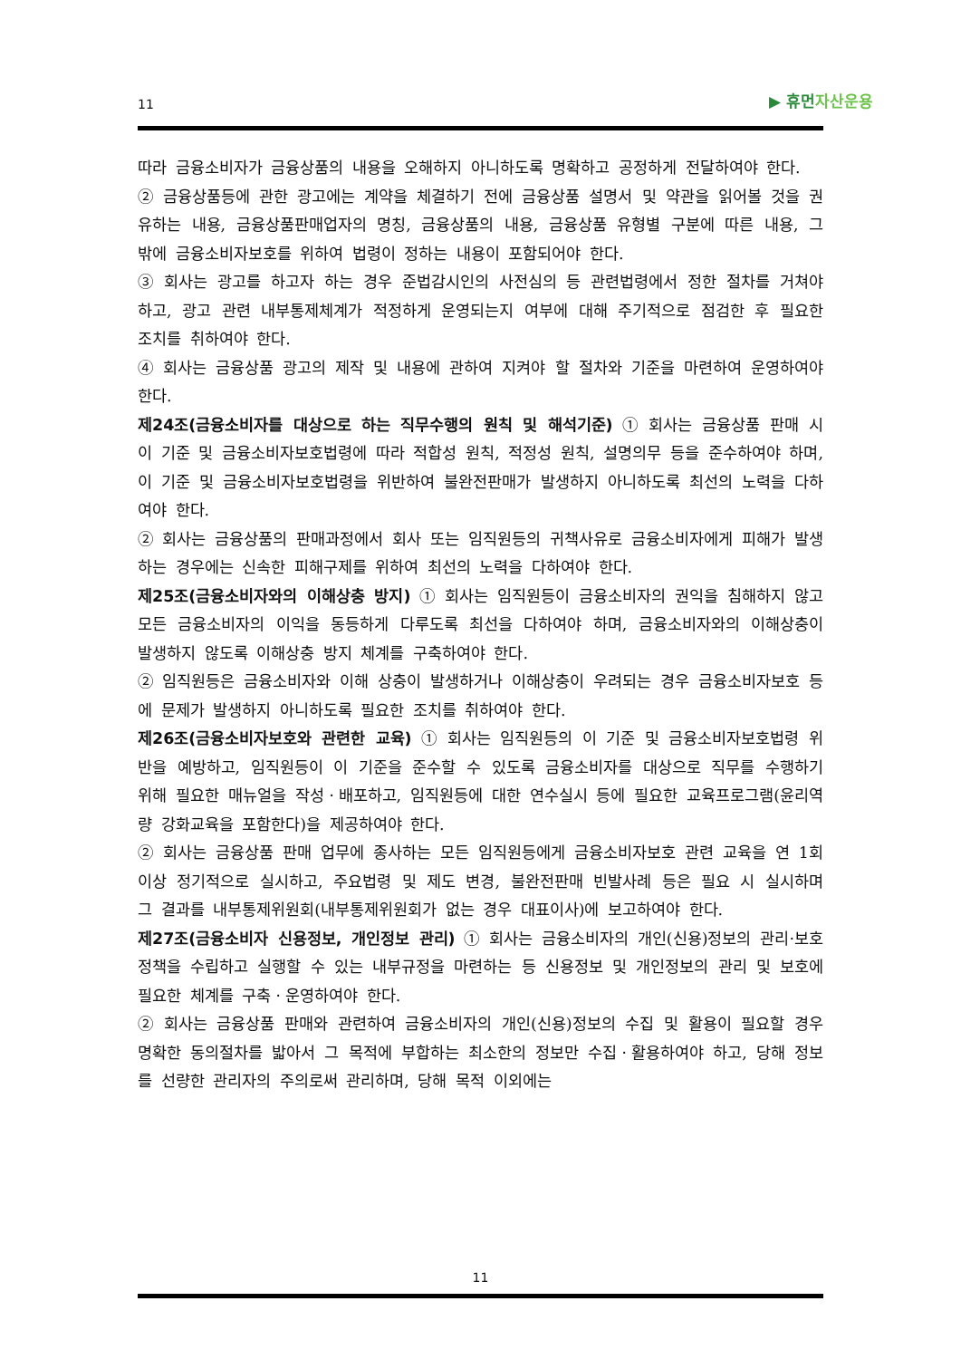11
▶ 휴먼자산운용
따라 금융소비자가 금융상품의 내용을 오해하지 아니하도록 명확하고 공정하게 전달하여야 한다.
② 금융상품등에 관한 광고에는 계약을 체결하기 전에 금융상품 설명서 및 약관을 읽어볼 것을 권유하는 내용, 금융상품판매업자의 명칭, 금융상품의 내용, 금융상품 유형별 구분에 따른 내용, 그 밖에 금융소비자보호를 위하여 법령이 정하는 내용이 포함되어야 한다.
③ 회사는 광고를 하고자 하는 경우 준법감시인의 사전심의 등 관련법령에서 정한 절차를 거쳐야 하고, 광고 관련 내부통제체계가 적정하게 운영되는지 여부에 대해 주기적으로 점검한 후 필요한 조치를 취하여야 한다.
④ 회사는 금융상품 광고의 제작 및 내용에 관하여 지켜야 할 절차와 기준을 마련하여 운영하여야 한다.
제24조(금융소비자를 대상으로 하는 직무수행의 원칙 및 해석기준) ① 회사는 금융상품 판매 시 이 기준 및 금융소비자보호법령에 따라 적합성 원칙, 적정성 원칙, 설명의무 등을 준수하여야 하며, 이 기준 및 금융소비자보호법령을 위반하여 불완전판매가 발생하지 아니하도록 최선의 노력을 다하여야 한다.
② 회사는 금융상품의 판매과정에서 회사 또는 임직원등의 귀책사유로 금융소비자에게 피해가 발생하는 경우에는 신속한 피해구제를 위하여 최선의 노력을 다하여야 한다.
제25조(금융소비자와의 이해상충 방지) ① 회사는 임직원등이 금융소비자의 권익을 침해하지 않고 모든 금융소비자의 이익을 동등하게 다루도록 최선을 다하여야 하며, 금융소비자와의 이해상충이 발생하지 않도록 이해상충 방지 체계를 구축하여야 한다.
② 임직원등은 금융소비자와 이해 상충이 발생하거나 이해상충이 우려되는 경우 금융소비자보호 등에 문제가 발생하지 아니하도록 필요한 조치를 취하여야 한다.
제26조(금융소비자보호와 관련한 교육) ① 회사는 임직원등의 이 기준 및 금융소비자보호법령 위반을 예방하고, 임직원등이 이 기준을 준수할 수 있도록 금융소비자를 대상으로 직무를 수행하기 위해 필요한 매뉴얼을 작성ㆍ배포하고, 임직원등에 대한 연수실시 등에 필요한 교육프로그램(윤리역량 강화교육을 포함한다)을 제공하여야 한다.
② 회사는 금융상품 판매 업무에 종사하는 모든 임직원등에게 금융소비자보호 관련 교육을 연 1회 이상 정기적으로 실시하고, 주요법령 및 제도 변경, 불완전판매 빈발사례 등은 필요 시 실시하며 그 결과를 내부통제위원회(내부통제위원회가 없는 경우 대표이사)에 보고하여야 한다.
제27조(금융소비자 신용정보, 개인정보 관리) ① 회사는 금융소비자의 개인(신용)정보의 관리·보호 정책을 수립하고 실행할 수 있는 내부규정을 마련하는 등 신용정보 및 개인정보의 관리 및 보호에 필요한 체계를 구축ㆍ운영하여야 한다.
② 회사는 금융상품 판매와 관련하여 금융소비자의 개인(신용)정보의 수집 및 활용이 필요할 경우 명확한 동의절차를 밟아서 그 목적에 부합하는 최소한의 정보만 수집ㆍ활용하여야 하고, 당해 정보를 선량한 관리자의 주의로써 관리하며, 당해 목적 이외에는
11